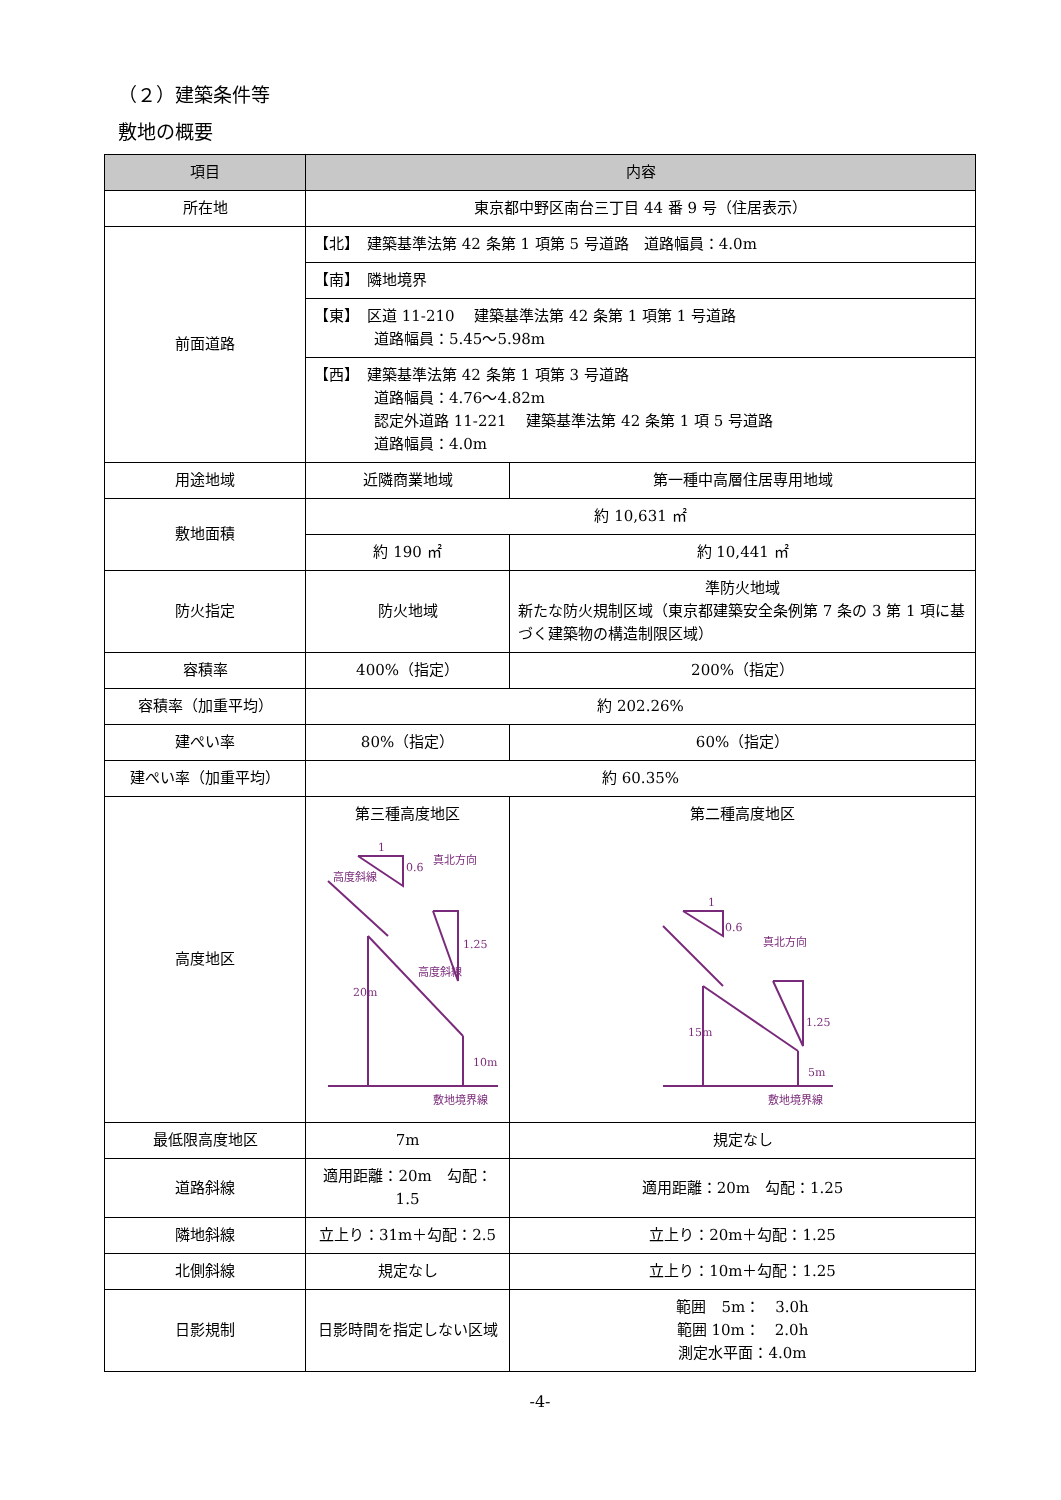（２）建築条件等
敷地の概要
| 項目 | 内容 | |
| --- | --- | --- |
| 所在地 | 東京都中野区南台三丁目 44 番 9 号（住居表示） | |
| 前面道路 | 【北】 建築基準法第 42 条第 1 項第 5 号道路 道路幅員：4.0m | |
| | 【南】 隣地境界 | |
| | 【東】 区道 11-210 建築基準法第 42 条第 1 項第 1 号道路 道路幅員：5.45～5.98m | |
| | 【西】 建築基準法第 42 条第 1 項第 3 号道路 道路幅員：4.76～4.82m 認定外道路 11-221 建築基準法第 42 条第 1 項 5 号道路 道路幅員：4.0m | |
| 用途地域 | 近隣商業地域 | 第一種中高層住居専用地域 |
| 敷地面積 | 約 10,631 ㎡ | |
| | 約 190 ㎡ | 約 10,441 ㎡ |
| 防火指定 | 防火地域 | 準防火地域 新たな防火規制区域（東京都建築安全条例第 7 条の 3 第 1 項に基づく建築物の構造制限区域） |
| 容積率 | 400%（指定） | 200%（指定） |
| 容積率（加重平均） | 約 202.26% | |
| 建ぺい率 | 80%（指定） | 60%（指定） |
| 建ぺい率（加重平均） | 約 60.35% | |
| 高度地区 | 第三種高度地区 0.6 1 1.25 真北方向 20m 10m 敷地境界線 高度斜線 高度斜線 | 第二種高度地区 0.6 1 1.25 真北方向 15m 5m 敷地境界線 |
| 最低限高度地区 | 7m | 規定なし |
| 道路斜線 | 適用距離：20m 勾配：1.5 | 適用距離：20m 勾配：1.25 |
| 隣地斜線 | 立上り：31m＋勾配：2.5 | 立上り：20m＋勾配：1.25 |
| 北側斜線 | 規定なし | 立上り：10m＋勾配：1.25 |
| 日影規制 | 日影時間を指定しない区域 | 範囲 5m： 3.0h 範囲 10m： 2.0h 測定水平面：4.0m |
-4-